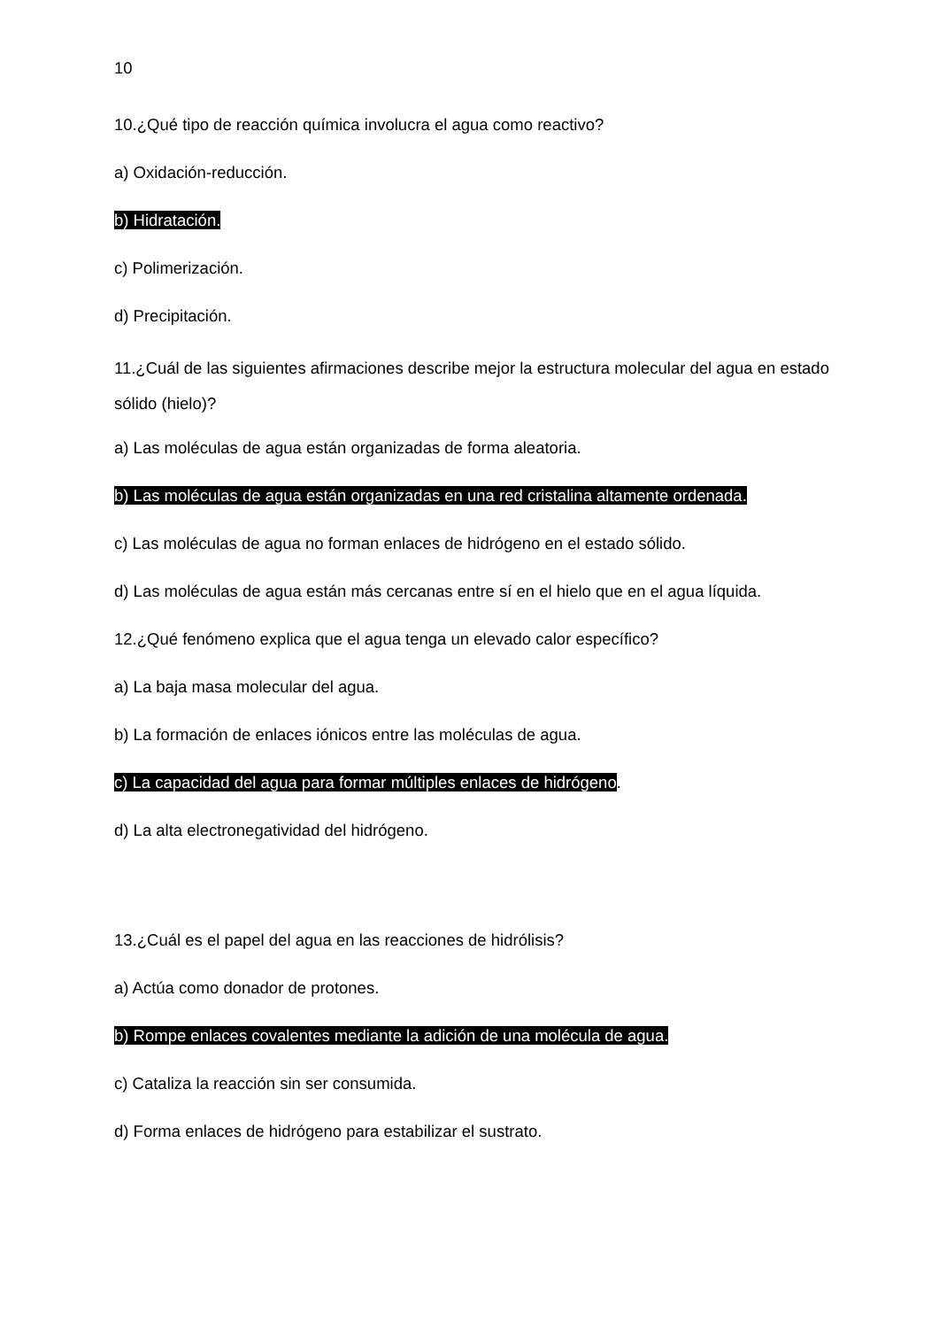10
10.¿Qué tipo de reacción química involucra el agua como reactivo?
a) Oxidación-reducción.
b) Hidratación.
c) Polimerización.
d) Precipitación.
11.¿Cuál de las siguientes afirmaciones describe mejor la estructura molecular del agua en estado sólido (hielo)?
a) Las moléculas de agua están organizadas de forma aleatoria.
b) Las moléculas de agua están organizadas en una red cristalina altamente ordenada.
c) Las moléculas de agua no forman enlaces de hidrógeno en el estado sólido.
d) Las moléculas de agua están más cercanas entre sí en el hielo que en el agua líquida.
12.¿Qué fenómeno explica que el agua tenga un elevado calor específico?
a) La baja masa molecular del agua.
b) La formación de enlaces iónicos entre las moléculas de agua.
c) La capacidad del agua para formar múltiples enlaces de hidrógeno.
d) La alta electronegatividad del hidrógeno.
13.¿Cuál es el papel del agua en las reacciones de hidrólisis?
a) Actúa como donador de protones.
b) Rompe enlaces covalentes mediante la adición de una molécula de agua.
c) Cataliza la reacción sin ser consumida.
d) Forma enlaces de hidrógeno para estabilizar el sustrato.